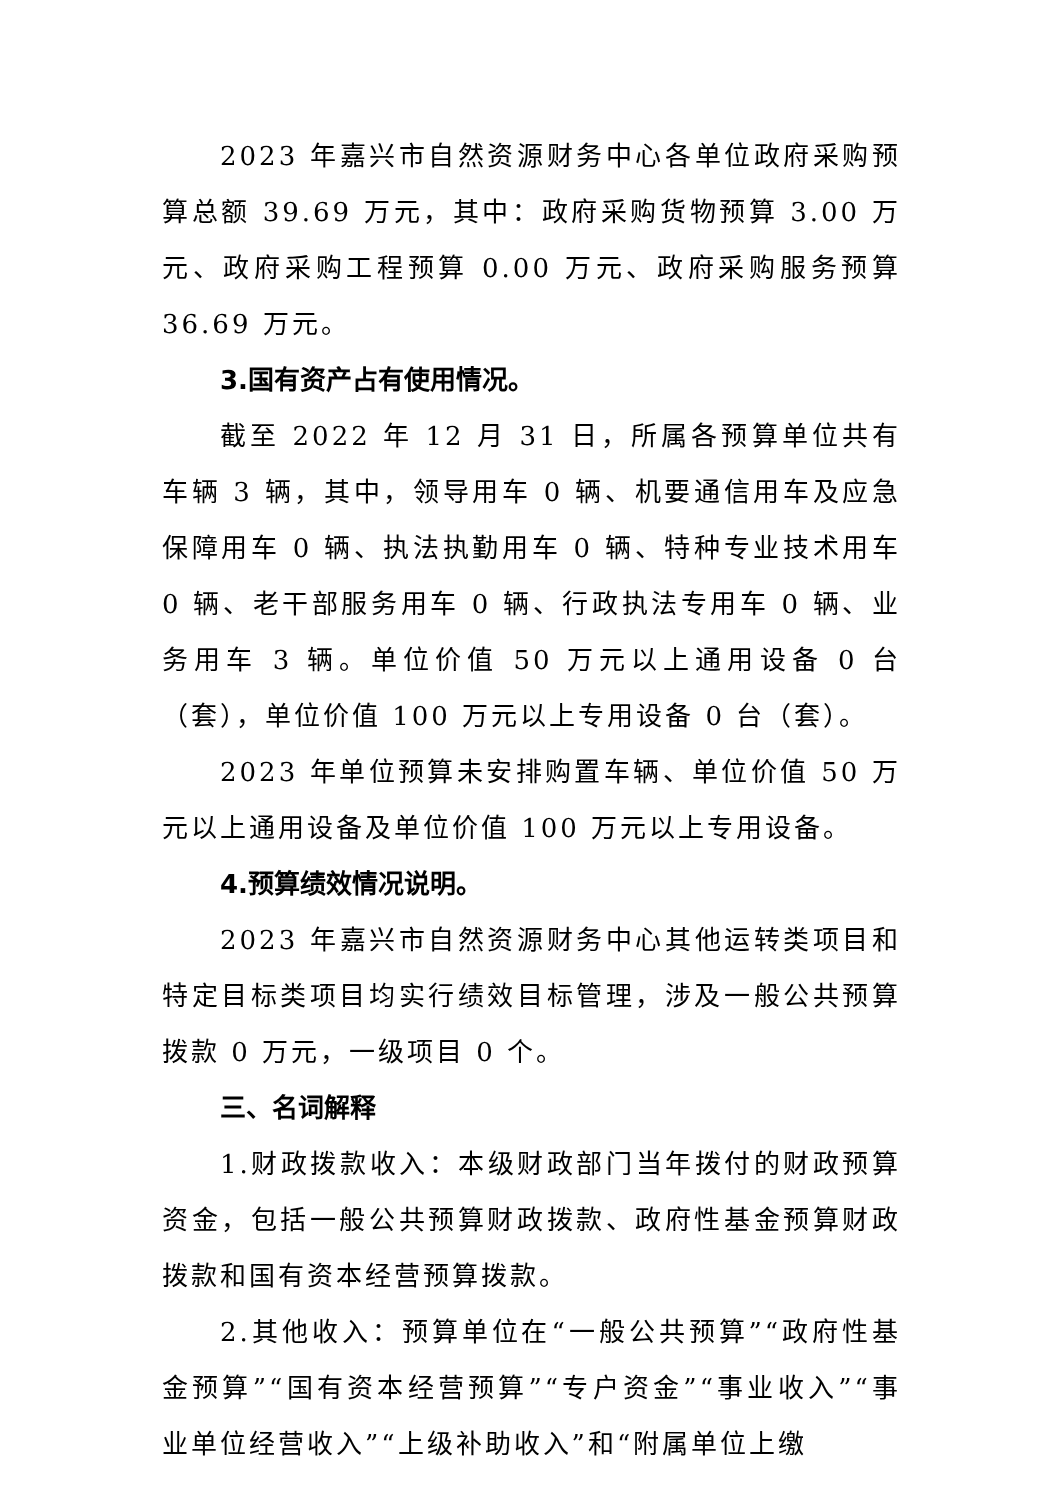2023 年嘉兴市自然资源财务中心各单位政府采购预算总额 39.69 万元，其中：政府采购货物预算 3.00 万元、政府采购工程预算 0.00 万元、政府采购服务预算 36.69 万元。
3.国有资产占有使用情况。
截至 2022 年 12 月 31 日，所属各预算单位共有车辆 3 辆，其中，领导用车 0 辆、机要通信用车及应急保障用车 0 辆、执法执勤用车 0 辆、特种专业技术用车 0 辆、老干部服务用车 0 辆、行政执法专用车 0 辆、业务用车 3 辆。单位价值 50 万元以上通用设备 0 台（套），单位价值 100 万元以上专用设备 0 台（套）。
2023 年单位预算未安排购置车辆、单位价值 50 万元以上通用设备及单位价值 100 万元以上专用设备。
4.预算绩效情况说明。
2023 年嘉兴市自然资源财务中心其他运转类项目和特定目标类项目均实行绩效目标管理，涉及一般公共预算拨款 0 万元，一级项目 0 个。
三、名词解释
1.财政拨款收入：本级财政部门当年拨付的财政预算资金，包括一般公共预算财政拨款、政府性基金预算财政拨款和国有资本经营预算拨款。
2.其他收入：预算单位在“一般公共预算”“政府性基金预算”“国有资本经营预算”“专户资金”“事业收入”“事业单位经营收入”“上级补助收入”和“附属单位上缴